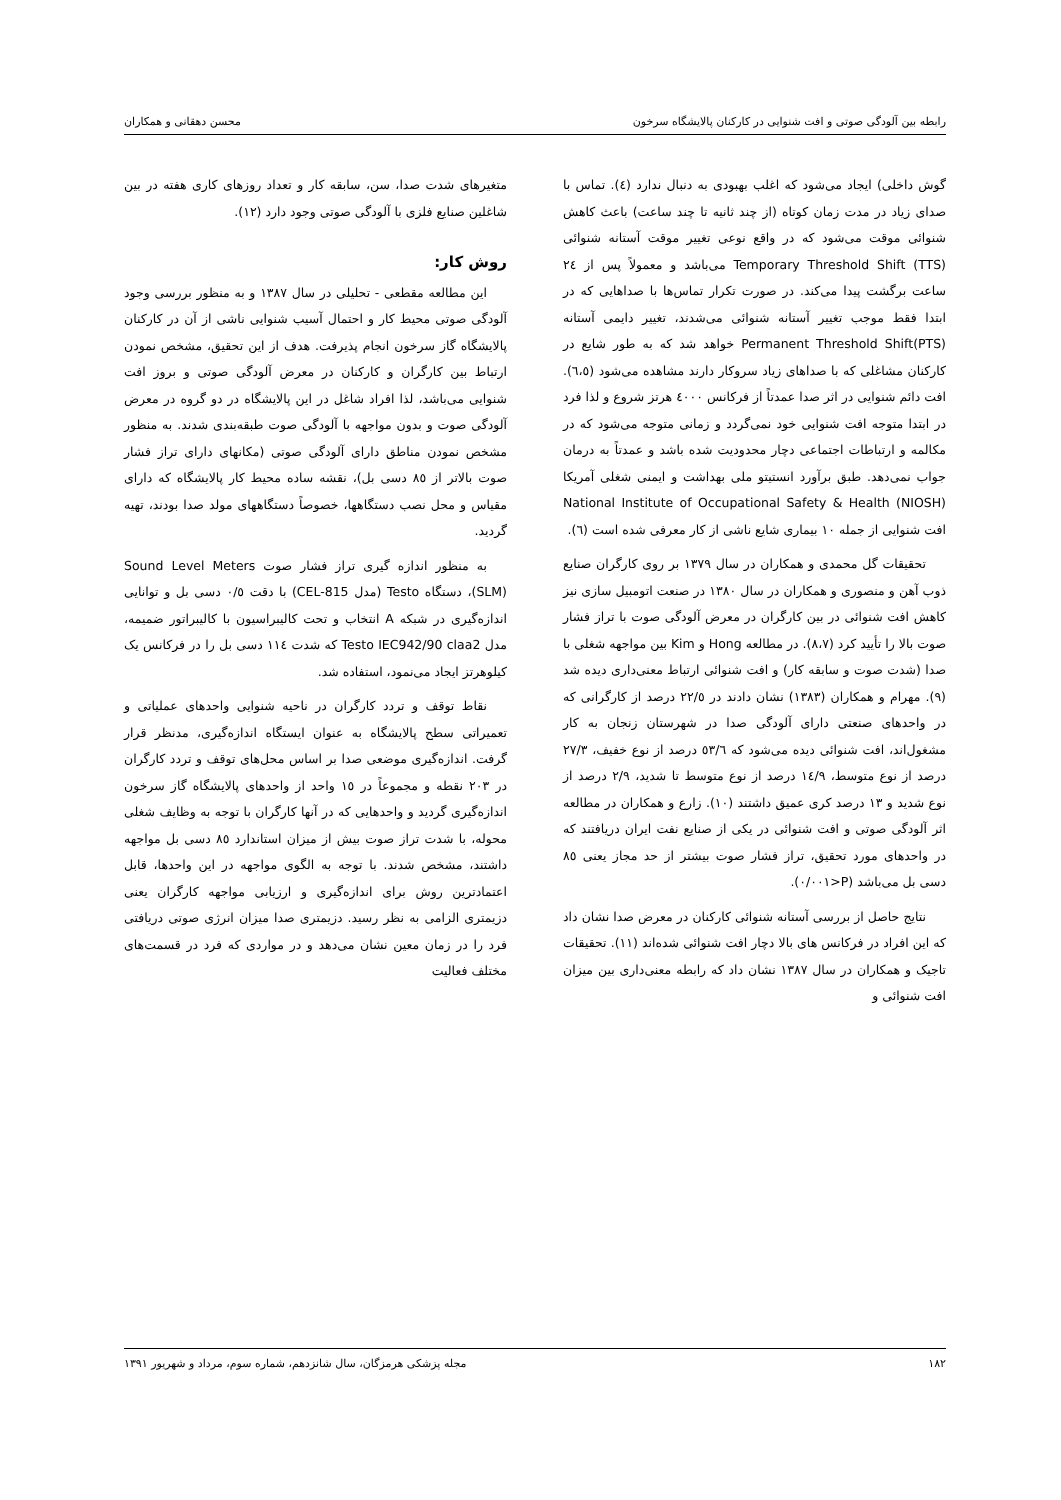رابطه بین آلودگی صوتی و افت شنوایی در کارکنان پالایشگاه سرخون محسن دهقانی و همکاران
گوش داخلی) ایجاد می‌شود که اغلب بهبودی به دنبال ندارد (٤). تماس با صدای زیاد در مدت زمان کوتاه (از چند ثانیه تا چند ساعت) باعث کاهش شنوائی موقت می‌شود که در واقع نوعی تغییر موقت آستانه شنوائی Temporary Threshold Shift (TTS) می‌باشد و معمولاً پس از ٢٤ ساعت برگشت پیدا می‌کند. در صورت تکرار تماس‌ها با صداهایی که در ابتدا فقط موجب تغییر آستانه شنوائی می‌شدند، تغییر دایمی آستانه Permanent Threshold Shift(PTS) خواهد شد که به طور شایع در کارکنان مشاغلی که با صداهای زیاد سروکار دارند مشاهده می‌شود (٦،٥). افت دائم شنوایی در اثر صدا عمدتاً از فرکانس ٤٠٠٠ هرتز شروع و لذا فرد در ابتدا متوجه افت شنوایی خود نمی‌گردد و زمانی متوجه می‌شود که در مکالمه و ارتباطات اجتماعی دچار محدودیت شده باشد و عمدتاً به درمان جواب نمی‌دهد. طبق برآورد انستیتو ملی بهداشت و ایمنی شغلی آمریکا National Institute of Occupational Safety & Health (NIOSH) افت شنوایی از جمله ١٠ بیماری شایع ناشی از کار معرفی شده است (٦).
تحقیقات گل محمدی و همکاران در سال ١٣٧٩ بر روی کارگران صنایع ذوب آهن و منصوری و همکاران در سال ١٣٨٠ در صنعت اتومبیل سازی نیز کاهش افت شنوائی در بین کارگران در معرض آلودگی صوت با تراز فشار صوت بالا را تأیید کرد (٨،٧). در مطالعه Hong و Kim بین مواجهه شغلی با صدا (شدت صوت و سابقه کار) و افت شنوائی ارتباط معنی‌داری دیده شد (٩). مهرام و همکاران (١٣٨٣) نشان دادند در ٢٢/٥ درصد از کارگرانی که در واحدهای صنعتی دارای آلودگی صدا در شهرستان زنجان به کار مشغول‌اند، افت شنوائی دیده می‌شود که ٥٣/٦ درصد از نوع خفیف، ٢٧/٣ درصد از نوع متوسط، ١٤/٩ درصد از نوع متوسط تا شدید، ٢/٩ درصد از نوع شدید و ١٣ درصد کری عمیق داشتند (١٠). زارع و همکاران در مطالعه اثر آلودگی صوتی و افت شنوائی در یکی از صنایع نفت ایران دریافتند که در واحدهای مورد تحقیق، تراز فشار صوت بیشتر از حد مجاز یعنی ٨٥ دسی بل می‌باشد (P<٠/٠٠١).
نتایج حاصل از بررسی آستانه شنوائی کارکنان در معرض صدا نشان داد که این افراد در فرکانس های بالا دچار افت شنوائی شده‌اند (١١). تحقیقات تاجیک و همکاران در سال ١٣٨٧ نشان داد که رابطه معنی‌داری بین میزان افت شنوائی و
متغیرهای شدت صدا، سن، سابقه کار و تعداد روزهای کاری هفته در بین شاغلین صنایع فلزی با آلودگی صوتی وجود دارد (١٢).
روش کار:
این مطالعه مقطعی - تحلیلی در سال ١٣٨٧ و به منظور بررسی وجود آلودگی صوتی محیط کار و احتمال آسیب شنوایی ناشی از آن در کارکنان پالایشگاه گاز سرخون انجام پذیرفت. هدف از این تحقیق، مشخص نمودن ارتباط بین کارگران و کارکنان در معرض آلودگی صوتی و بروز افت شنوایی می‌باشد، لذا افراد شاغل در این پالایشگاه در دو گروه در معرض آلودگی صوت و بدون مواجهه با آلودگی صوت طبقه‌بندی شدند. به منظور مشخص نمودن مناطق دارای آلودگی صوتی (مکانهای دارای تراز فشار صوت بالاتر از ٨٥ دسی بل)، نقشه ساده محیط کار پالایشگاه که دارای مقیاس و محل نصب دستگاهها، خصوصاً دستگاههای مولد صدا بودند، تهیه گردید.
به منظور اندازه گیری تراز فشار صوت Sound Level Meters (SLM)، دستگاه Testo (مدل CEL-815) با دقت ٠/٥ دسی بل و توانایی اندازه‌گیری در شبکه A انتخاب و تحت کالیبراسیون با کالیبراتور ضمیمه، مدل Testo IEC942/90 claa2 که شدت ١١٤ دسی بل را در فرکانس یک کیلوهرتز ایجاد می‌نمود، استفاده شد.
نقاط توقف و تردد کارگران در ناحیه شنوایی واحدهای عملیاتی و تعمیراتی سطح پالایشگاه به عنوان ایستگاه اندازه‌گیری، مدنظر قرار گرفت. اندازه‌گیری موضعی صدا بر اساس محل‌های توقف و تردد کارگران در ٢٠٣ نقطه و مجموعاً در ١٥ واحد از واحدهای پالایشگاه گاز سرخون اندازه‌گیری گردید و واحدهایی که در آنها کارگران با توجه به وظایف شغلی محوله، با شدت تراز صوت بیش از میزان استاندارد ٨٥ دسی بل مواجهه داشتند، مشخص شدند. با توجه به الگوی مواجهه در این واحدها، قابل اعتمادترین روش برای اندازه‌گیری و ارزیابی مواجهه کارگران یعنی دزیمتری الزامی به نظر رسید. دزیمتری صدا میزان انرژی صوتی دریافتی فرد را در زمان معین نشان می‌دهد و در مواردی که فرد در قسمت‌های مختلف فعالیت
١٨٢ مجله پزشکی هرمزگان، سال شانزدهم، شماره سوم، مرداد و شهریور ١٣٩١